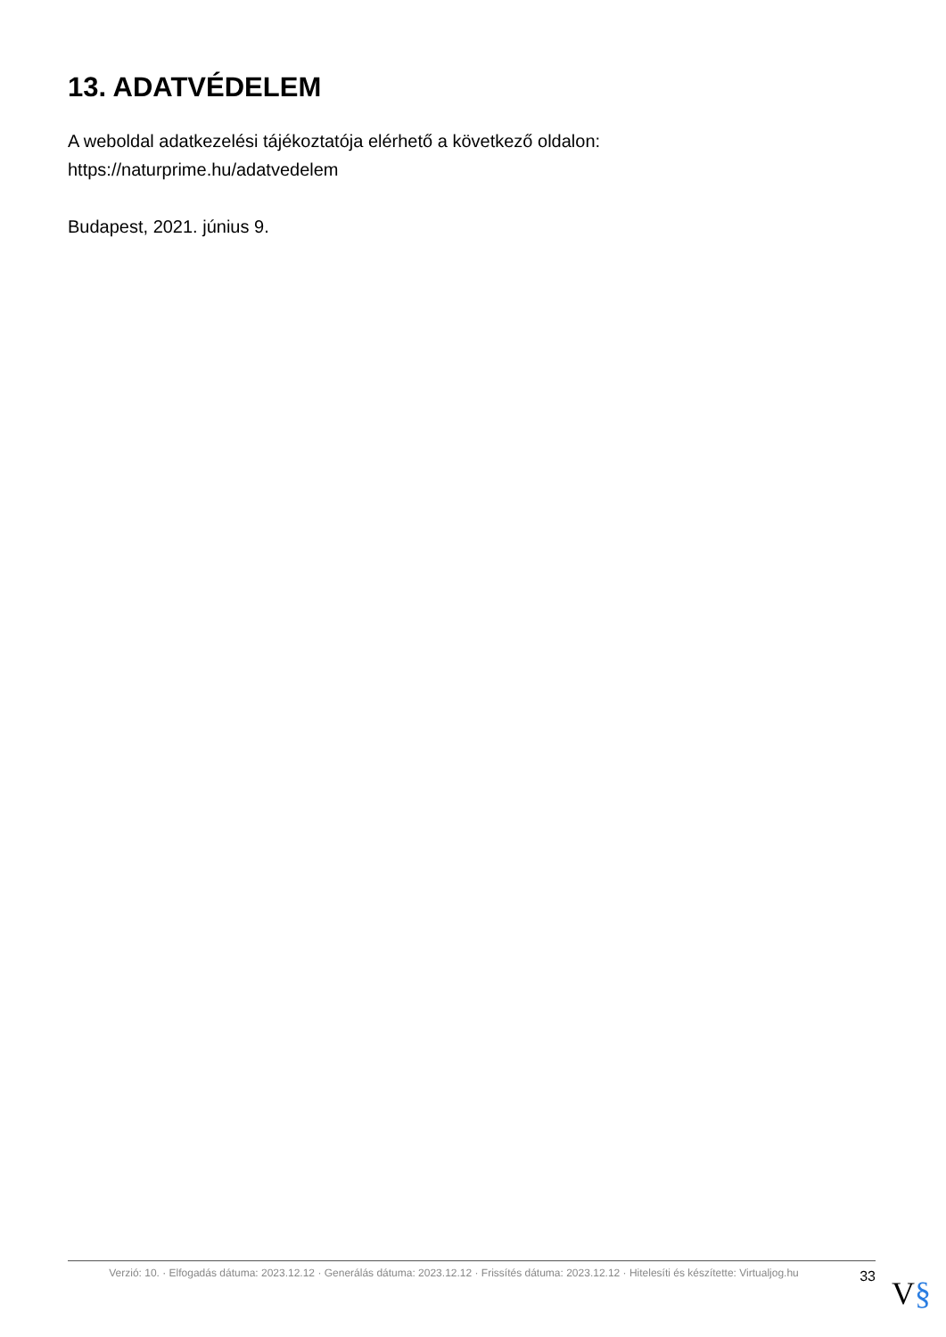13. ADATVÉDELEM
A weboldal adatkezelési tájékoztatója elérhető a következő oldalon:
https://naturprime.hu/adatvedelem
Budapest, 2021. június 9.
Verzió: 10. · Elfogadás dátuma: 2023.12.12 · Generálás dátuma: 2023.12.12 · Frissítés dátuma: 2023.12.12 · Hitelesíti és készítette: Virtualjog.hu
33
V§